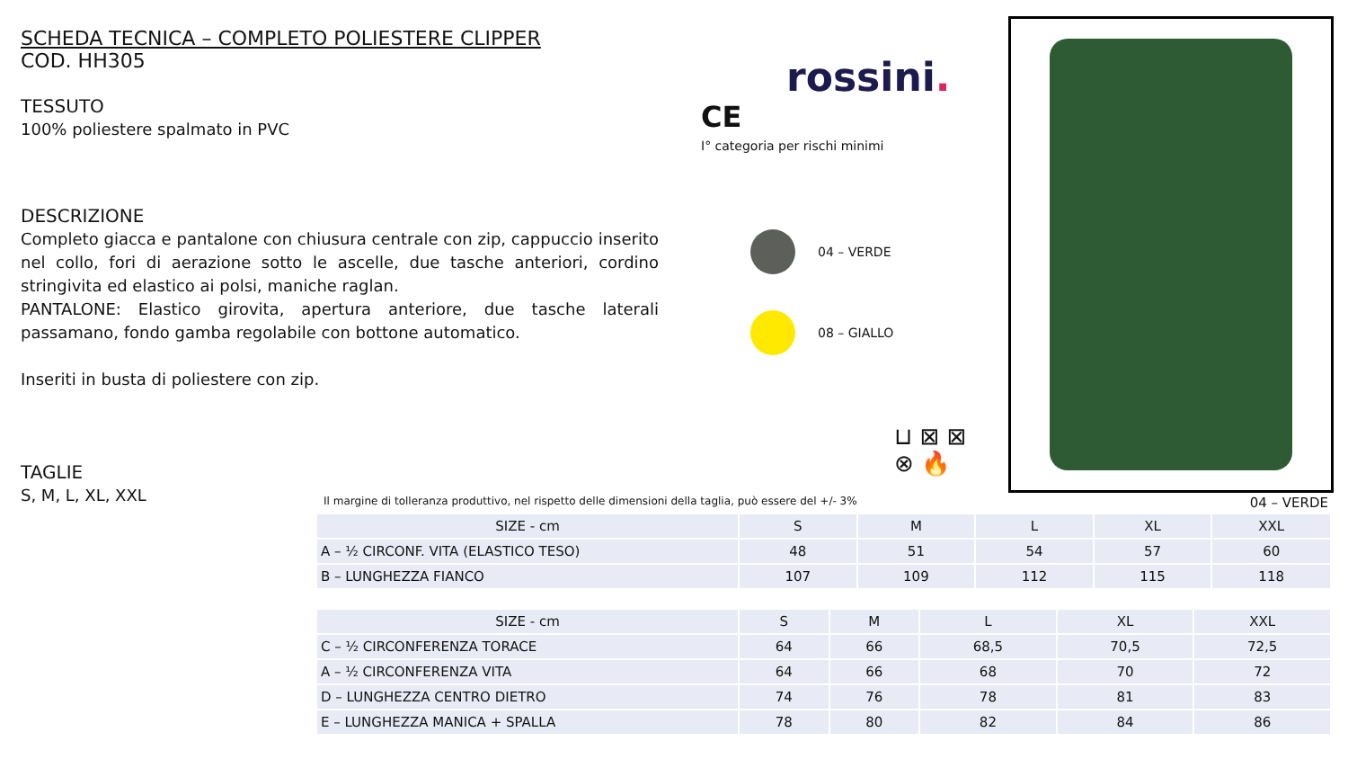SCHEDA TECNICA – COMPLETO POLIESTERE CLIPPER
COD. HH305
TESSUTO
100% poliestere spalmato in PVC
DESCRIZIONE
Completo giacca e pantalone con chiusura centrale con zip, cappuccio inserito nel collo, fori di aerazione sotto le ascelle, due tasche anteriori, cordino stringivita ed elastico ai polsi, maniche raglan.
PANTALONE: Elastico girovita, apertura anteriore, due tasche laterali passamano, fondo gamba regolabile con bottone automatico.
Inseriti in busta di poliestere con zip.
rossini.
CE
I° categoria per rischi minimi
04 – VERDE
08 – GIALLO
⊔ ⊠ ⊠
⊗ 🔥
TAGLIE
S, M, L, XL, XXL
Il margine di tolleranza produttivo, nel rispetto delle dimensioni della taglia, può essere del +/- 3%
04 – VERDE
| SIZE - cm | S | M | L | XL | XXL |
| --- | --- | --- | --- | --- | --- |
| A – ½ CIRCONF. VITA (ELASTICO TESO) | 48 | 51 | 54 | 57 | 60 |
| B – LUNGHEZZA FIANCO | 107 | 109 | 112 | 115 | 118 |
| SIZE - cm | S | M | L | XL | XXL |
| --- | --- | --- | --- | --- | --- |
| C – ½ CIRCONFERENZA TORACE | 64 | 66 | 68,5 | 70,5 | 72,5 |
| A – ½ CIRCONFERENZA VITA | 64 | 66 | 68 | 70 | 72 |
| D – LUNGHEZZA CENTRO DIETRO | 74 | 76 | 78 | 81 | 83 |
| E – LUNGHEZZA MANICA + SPALLA | 78 | 80 | 82 | 84 | 86 |